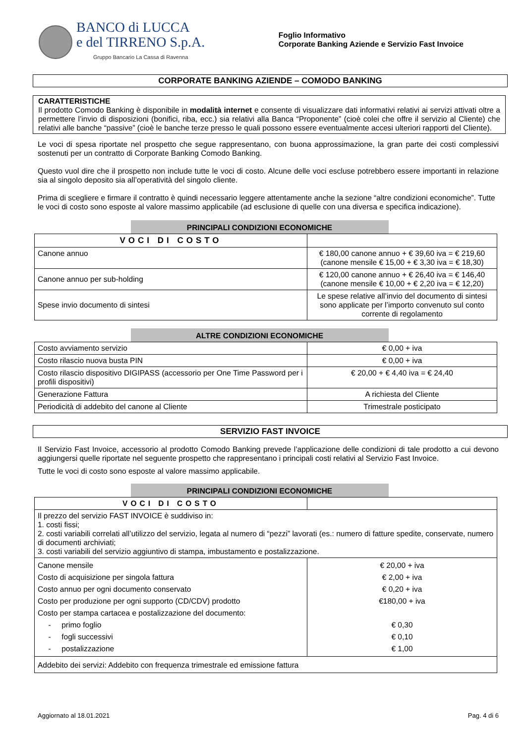BANCO di LUCCA
e del TIRRENO S.p.A.
Gruppo Bancario La Cassa di Ravenna
Foglio Informativo
Corporate Banking Aziende e Servizio Fast Invoice
CORPORATE BANKING AZIENDE – COMODO BANKING
CARATTERISTICHE
Il prodotto Comodo Banking è disponibile in modalità internet e consente di visualizzare dati informativi relativi ai servizi attivati oltre a permettere l’invio di disposizioni (bonifici, riba, ecc.) sia relativi alla Banca “Proponente” (cioè colei che offre il servizio al Cliente) che relativi alle banche “passive” (cioè le banche terze presso le quali possono essere eventualmente accesi ulteriori rapporti del Cliente).
Le voci di spesa riportate nel prospetto che segue rappresentano, con buona approssimazione, la gran parte dei costi complessivi sostenuti per un contratto di Corporate Banking Comodo Banking.
Questo vuol dire che il prospetto non include tutte le voci di costo. Alcune delle voci escluse potrebbero essere importanti in relazione sia al singolo deposito sia all’operatività del singolo cliente.
Prima di scegliere e firmare il contratto è quindi necessario leggere attentamente anche la sezione “altre condizioni economiche”. Tutte le voci di costo sono esposte al valore massimo applicabile (ad esclusione di quelle con una diversa e specifica indicazione).
PRINCIPALI CONDIZIONI ECONOMICHE
| VOCI DI COSTO | |
| Canone annuo | € 180,00 canone annuo + € 39,60 iva = € 219,60 (canone mensile € 15,00 + € 3,30 iva = € 18,30) |
| Canone annuo per sub-holding | € 120,00 canone annuo + € 26,40 iva = € 146,40 (canone mensile € 10,00 + € 2,20 iva = € 12,20) |
| Spese invio documento di sintesi | Le spese relative all’invio del documento di sintesi sono applicate per l’importo convenuto sul conto corrente di regolamento |
ALTRE CONDIZIONI ECONOMICHE
| Costo avviamento servizio | € 0,00 + iva |
| Costo rilascio nuova busta PIN | € 0,00 + iva |
| Costo rilascio dispositivo DIGIPASS (accessorio per One Time Password per i profili dispositivi) | € 20,00 + € 4,40 iva = € 24,40 |
| Generazione Fattura | A richiesta del Cliente |
| Periodicità di addebito del canone al Cliente | Trimestrale posticipato |
SERVIZIO FAST INVOICE
Il Servizio Fast Invoice, accessorio al prodotto Comodo Banking prevede l’applicazione delle condizioni di tale prodotto a cui devono aggiungersi quelle riportate nel seguente prospetto che rappresentano i principali costi relativi al Servizio Fast Invoice.
Tutte le voci di costo sono esposte al valore massimo applicabile.
PRINCIPALI CONDIZIONI ECONOMICHE
| VOCI DI COSTO | |
| Il prezzo del servizio FAST INVOICE è suddiviso in: 1. costi fissi; 2. costi variabili correlati all’utilizzo del servizio, legata al numero di “pezzi” lavorati (es.: numero di fatture spedite, conservate, numero di documenti archiviati; 3. costi variabili del servizio aggiuntivo di stampa, imbustamento e postalizzazione. | |
| Canone mensile Costo di acquisizione per singola fattura Costo annuo per ogni documento conservato Costo per produzione per ogni supporto (CD/CDV) prodotto Costo per stampa cartacea e postalizzazione del documento: - primo foglio - fogli successivi - postalizzazione | € 20,00 + iva € 2,00 + iva € 0,20 + iva €180,00 + iva € 0,30 € 0,10 € 1,00 |
| Addebito dei servizi: Addebito con frequenza trimestrale ed emissione fattura | |
Aggiornato al 18.01.2021 Pag. 4 di 6